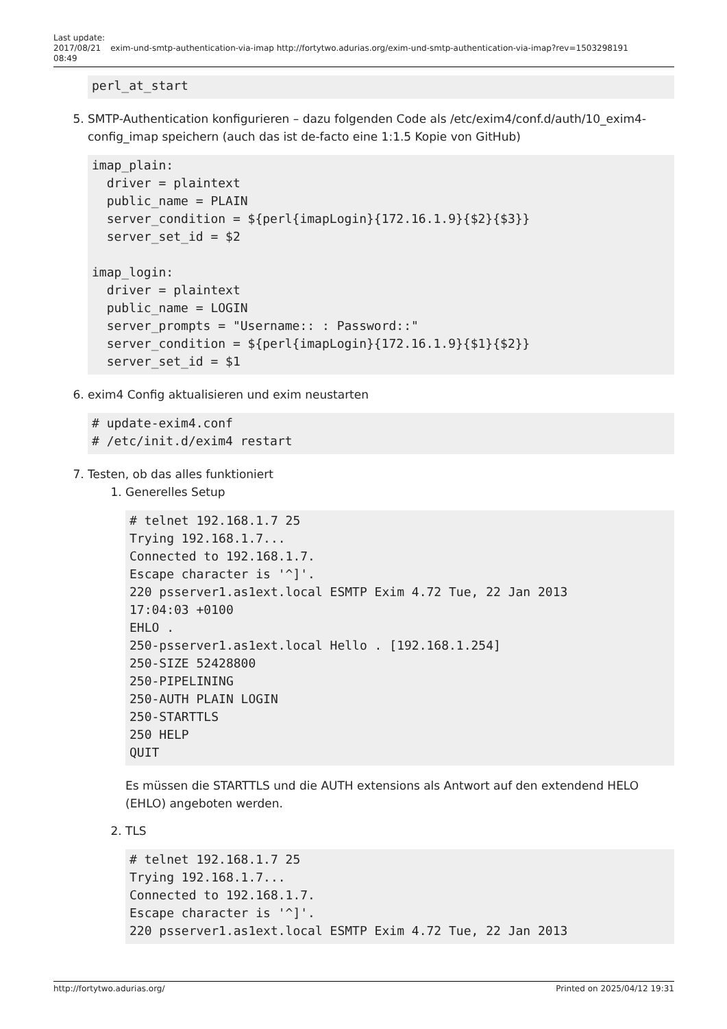Last update:
2017/08/21
08:49
exim-und-smtp-authentication-via-imap http://fortytwo.adurias.org/exim-und-smtp-authentication-via-imap?rev=1503298191
perl_at_start
5. SMTP-Authentication konfigurieren – dazu folgenden Code als /etc/exim4/conf.d/auth/10_exim4-config_imap speichern (auch das ist de-facto eine 1:1.5 Kopie von GitHub)
imap_plain:
  driver = plaintext
  public_name = PLAIN
  server_condition = ${perl{imapLogin}{172.16.1.9}{$2}{$3}}
  server_set_id = $2

imap_login:
  driver = plaintext
  public_name = LOGIN
  server_prompts = "Username:: : Password::"
  server_condition = ${perl{imapLogin}{172.16.1.9}{$1}{$2}}
  server_set_id = $1
6. exim4 Config aktualisieren und exim neustarten
# update-exim4.conf
# /etc/init.d/exim4 restart
7. Testen, ob das alles funktioniert
1. Generelles Setup
# telnet 192.168.1.7 25
Trying 192.168.1.7...
Connected to 192.168.1.7.
Escape character is '^]'.
220 psserver1.as1ext.local ESMTP Exim 4.72 Tue, 22 Jan 2013
17:04:03 +0100
EHLO .
250-psserver1.as1ext.local Hello . [192.168.1.254]
250-SIZE 52428800
250-PIPELINING
250-AUTH PLAIN LOGIN
250-STARTTLS
250 HELP
QUIT
Es müssen die STARTTLS und die AUTH extensions als Antwort auf den extendend HELO (EHLO) angeboten werden.
2. TLS
# telnet 192.168.1.7 25
Trying 192.168.1.7...
Connected to 192.168.1.7.
Escape character is '^]'.
220 psserver1.as1ext.local ESMTP Exim 4.72 Tue, 22 Jan 2013
http://fortytwo.adurias.org/ Printed on 2025/04/12 19:31